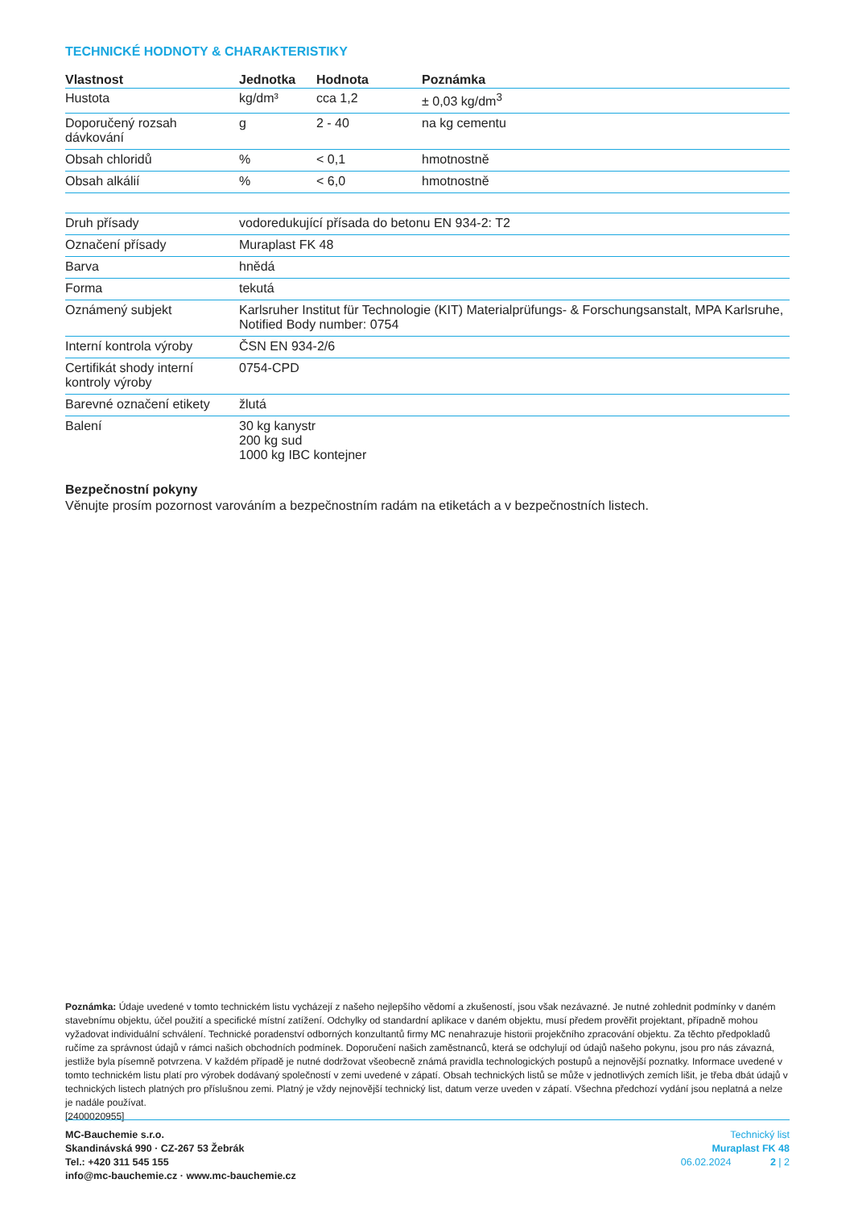TECHNICKÉ HODNOTY & CHARAKTERISTIKY
| Vlastnost | Jednotka | Hodnota | Poznámka |
| --- | --- | --- | --- |
| Hustota | kg/dm³ | cca 1,2 | ± 0,03 kg/dm<sup>3</sup> |
| Doporučený rozsah dávkování | g | 2 - 40 | na kg cementu |
| Obsah chloridů | % | < 0,1 | hmotnostně |
| Obsah alkálií | % | < 6,0 | hmotnostně |
| Druh přísady | vodoredukující přísada do betonu EN 934-2: T2 |
| Označení přísady | Muraplast FK 48 |
| Barva | hnědá |
| Forma | tekutá |
| Oznámený subjekt | Karlsruher Institut für Technologie (KIT) Materialprüfungs- & Forschungsanstalt, MPA Karlsruhe, Notified Body number: 0754 |
| Interní kontrola výroby | ČSN EN 934-2/6 |
| Certifikát shody interní kontroly výroby | 0754-CPD |
| Barevné označení etikety | žlutá |
| Balení | 30 kg kanystr 200 kg sud 1000 kg IBC kontejner |
Bezpečnostní pokyny
Věnujte prosím pozornost varováním a bezpečnostním radám na etiketách a v bezpečnostních listech.
Poznámka: Údaje uvedené v tomto technickém listu vycházejí z našeho nejlepšího vědomí a zkušeností, jsou však nezávazné. Je nutné zohlednit podmínky v daném stavebnímu objektu, účel použití a specifické místní zatížení. Odchylky od standardní aplikace v daném objektu, musí předem prověřit projektant, případně mohou vyžadovat individuální schválení. Technické poradenství odborných konzultantů firmy MC nenahrazuje historii projekčního zpracování objektu. Za těchto předpokladů ručíme za správnost údajů v rámci našich obchodních podmínek. Doporučení našich zaměstnanců, která se odchylují od údajů našeho pokynu, jsou pro nás závazná, jestliže byla písemně potvrzena. V každém případě je nutné dodržovat všeobecně známá pravidla technologických postupů a nejnovější poznatky. Informace uvedené v tomto technickém listu platí pro výrobek dodávaný společností v zemi uvedené v zápatí. Obsah technických listů se může v jednotlivých zemích lišit, je třeba dbát údajů v technických listech platných pro příslušnou zemi. Platný je vždy nejnovější technický list, datum verze uveden v zápatí. Všechna předchozí vydání jsou neplatná a nelze je nadále používat.
[2400020955]
MC-Bauchemie s.r.o.
Skandinávská 990 · CZ-267 53 Žebrák
Tel.: +420 311 545 155
info@mc-bauchemie.cz · www.mc-bauchemie.cz
Technický list
Muraplast FK 48
06.02.2024 2 | 2